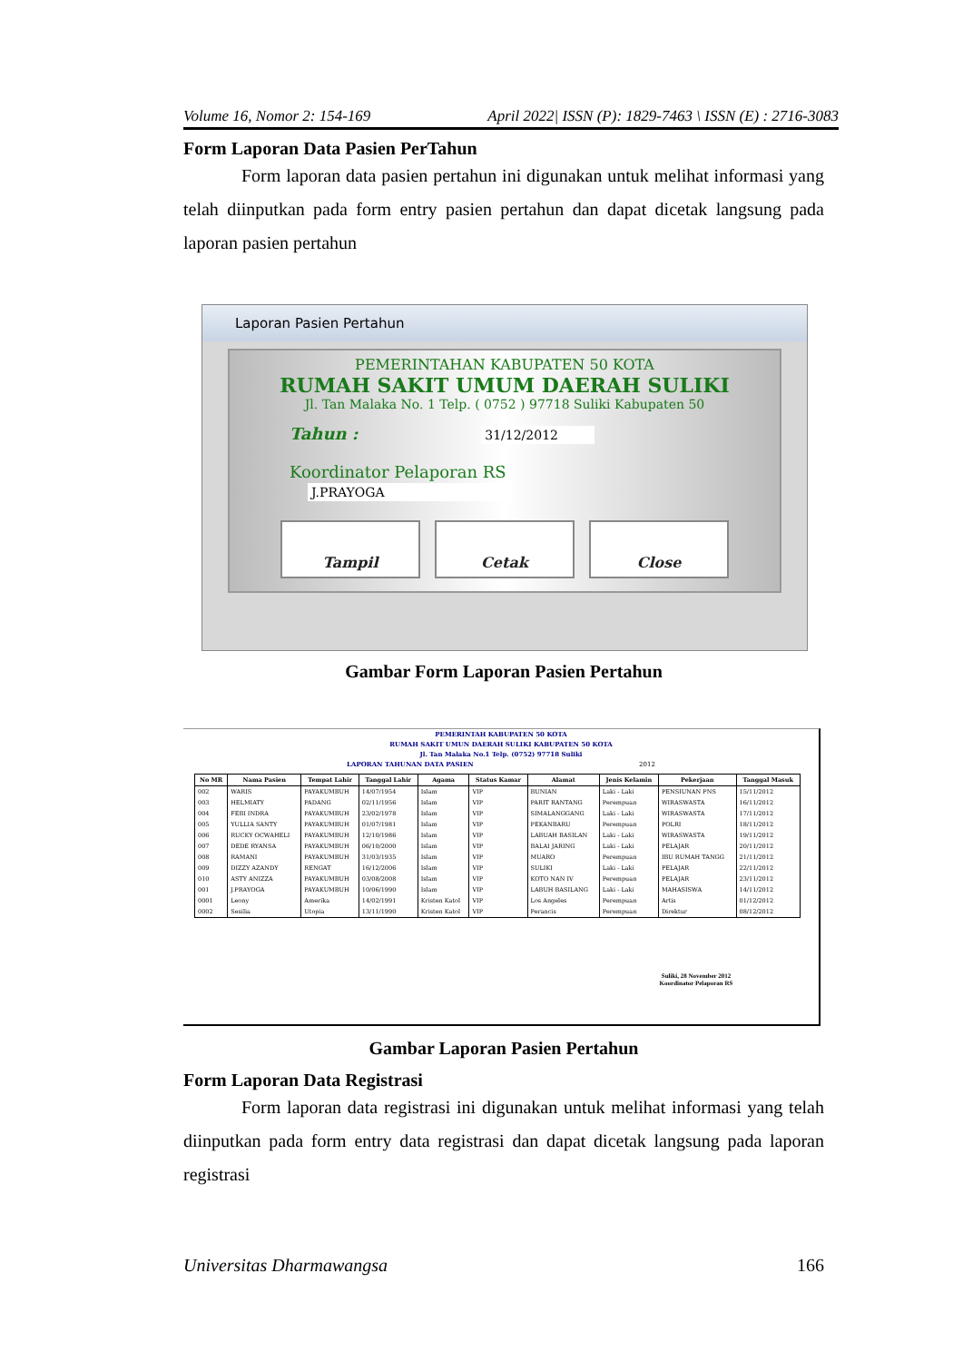Volume 16, Nomor 2: 154-169 April 2022| ISSN (P): 1829-7463 \ ISSN (E) : 2716-3083
Form Laporan Data Pasien PerTahun
Form laporan data pasien pertahun ini digunakan untuk melihat informasi yang telah diinputkan pada form entry pasien pertahun dan dapat dicetak langsung pada laporan pasien pertahun
Laporan Pasien Pertahun
PEMERINTAHAN KABUPATEN 50 KOTA
RUMAH SAKIT UMUM DAERAH SULIKI
Jl. Tan Malaka No. 1 Telp. ( 0752 ) 97718 Suliki Kabupaten 50
Tahun : 31/12/2012
Koordinator Pelaporan RS J.PRAYOGA
Tampil Cetak Close
Gambar Form Laporan Pasien Pertahun
PEMERINTAH KABUPATEN 50 KOTA
RUMAH SAKIT UMUN DAERAH SULIKI KABUPATEN 50 KOTA
Jl. Tan Malaka No.1 Telp. (0752) 97718 Suliki
LAPORAN TAHUNAN DATA PASIEN 2012
| No MR | Nama Pasien | Tempat Lahir | Tanggal Lahir | Agama | Status Kamar | Alamat | Jenis Kelamin | Pekerjaan | Tanggal Masuk |
| --- | --- | --- | --- | --- | --- | --- | --- | --- | --- |
| 002 | WARIS | PAYAKUMBUH | 14/07/1954 | Islam | VIP | BUNIAN | Laki - Laki | PENSIUNAN PNS | 15/11/2012 |
| 003 | HELMIATY | PADANG | 02/11/1956 | Islam | VIP | PARIT RANTANG | Perempuan | WIRASWASTA | 16/11/2012 |
| 004 | FEBI INDRA | PAYAKUMBUH | 23/02/1978 | Islam | VIP | SIMALANGGANG | Laki - Laki | WIRASWASTA | 17/11/2012 |
| 005 | YULLIA SANTY | PAYAKUMBUH | 01/07/1981 | Islam | VIP | PEKANBARU | Perempuan | POLRI | 18/11/2012 |
| 006 | RUCKY OCWAHELI | PAYAKUMBUH | 12/10/1986 | Islam | VIP | LABUAH BASILAN | Laki - Laki | WIRASWASTA | 19/11/2012 |
| 007 | DEDE RYANSA | PAYAKUMBUH | 06/10/2000 | Islam | VIP | BALAI JARING | Laki - Laki | PELAJAR | 20/11/2012 |
| 008 | RAMANI | PAYAKUMBUH | 31/03/1935 | Islam | VIP | MUARO | Perempuan | IBU RUMAH TANGG | 21/11/2012 |
| 009 | DIZZY AZANDY | RENGAT | 16/12/2006 | Islam | VIP | SULIKI | Laki - Laki | PELAJAR | 22/11/2012 |
| 010 | ASTY ANIZZA | PAYAKUMBUH | 03/08/2008 | Islam | VIP | KOTO NAN IV | Perempuan | PELAJAR | 23/11/2012 |
| 001 | J.PRAYOGA | PAYAKUMBUH | 10/06/1990 | Islam | VIP | LABUH BASILANG | Laki - Laki | MAHASISWA | 14/11/2012 |
| 0001 | Leony | Amerika | 14/02/1991 | Kristen Katol | VIP | Los Angeles | Perempuan | Artis | 01/12/2012 |
| 0002 | Sesilia | Utopia | 13/11/1990 | Kristen Katol | VIP | Perancis | Perempuan | Direktur | 08/12/2012 |
Suliki, 28 November 2012
Koordinator Pelaporan RS
Gambar Laporan Pasien Pertahun
Form Laporan Data Registrasi
Form laporan data registrasi ini digunakan untuk melihat informasi yang telah diinputkan pada form entry data registrasi dan dapat dicetak langsung pada laporan registrasi
Universitas Dharmawangsa 166